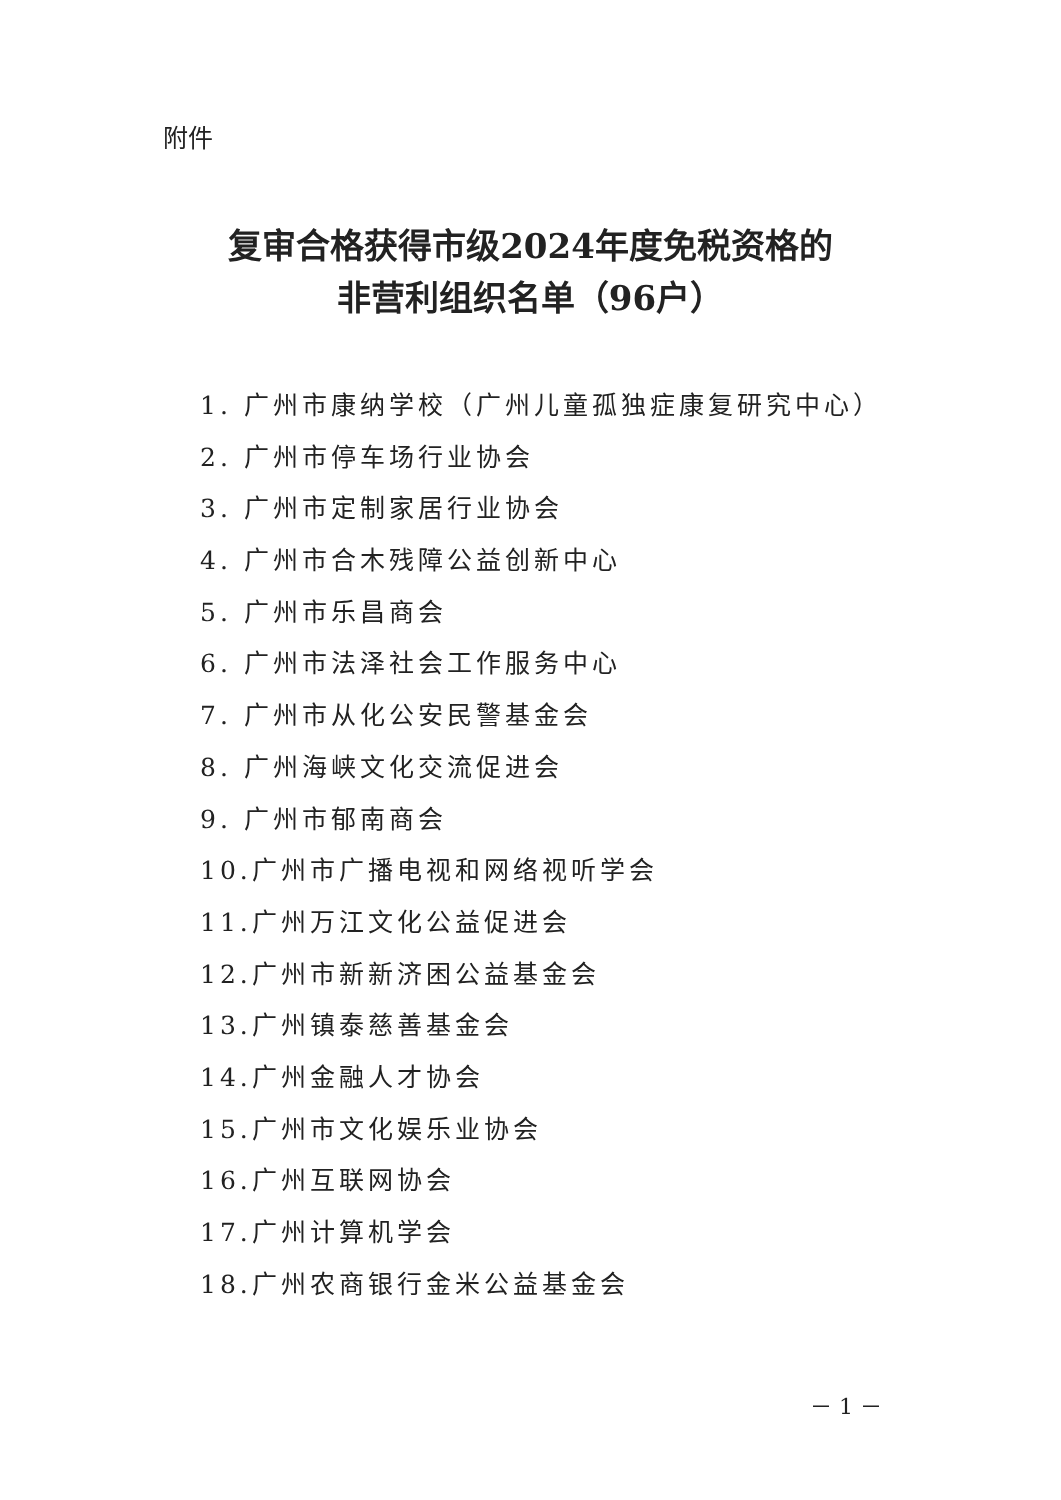附件
复审合格获得市级2024年度免税资格的
非营利组织名单（96户）
1. 广州市康纳学校（广州儿童孤独症康复研究中心）
2. 广州市停车场行业协会
3. 广州市定制家居行业协会
4. 广州市合木残障公益创新中心
5. 广州市乐昌商会
6. 广州市法泽社会工作服务中心
7. 广州市从化公安民警基金会
8. 广州海峡文化交流促进会
9. 广州市郁南商会
10.广州市广播电视和网络视听学会
11.广州万江文化公益促进会
12.广州市新新济困公益基金会
13.广州镇泰慈善基金会
14.广州金融人才协会
15.广州市文化娱乐业协会
16.广州互联网协会
17.广州计算机学会
18.广州农商银行金米公益基金会
－ 1 －